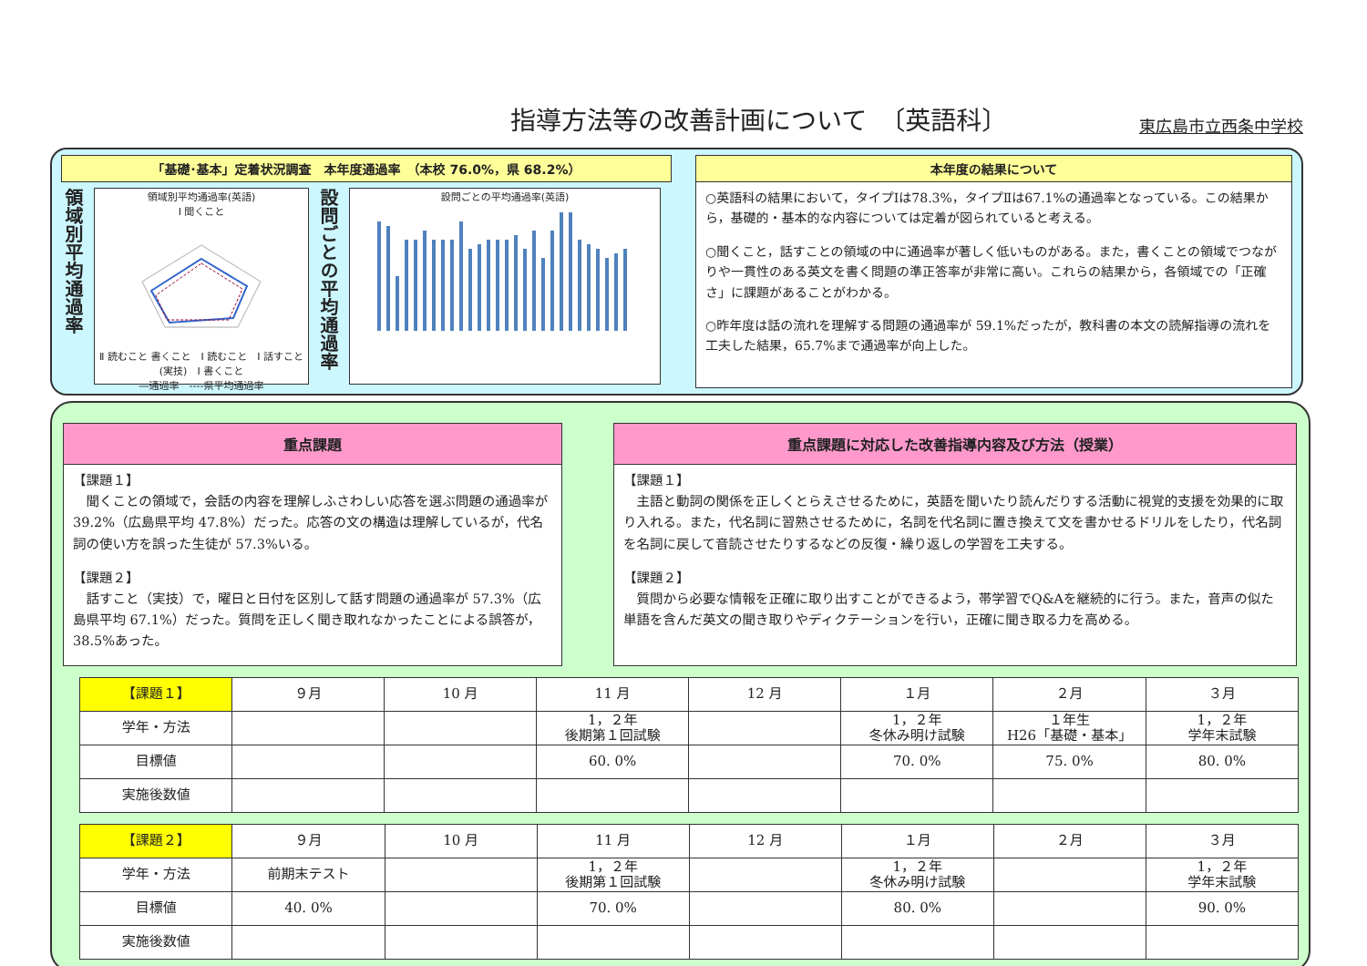指導方法等の改善計画について　〔英語科〕
東広島市立西条中学校
「基礎･基本」定着状況調査　本年度通過率　（本校 76.0%，県 68.2%）
領域別平均通過率
領域別平均通過率(英語)
Ⅰ 聞くこと
Ⅱ 読むこと 書くこと　Ⅰ 読むこと　Ⅰ 話すこと(実技)　Ⅰ 書くこと
―通過率　----県平均通過率
設問ごとの平均通過率
設問ごとの平均通過率(英語)
本年度の結果について
○英語科の結果において，タイプⅠは78.3%，タイプⅡは67.1%の通過率となっている。この結果から，基礎的・基本的な内容については定着が図られていると考える。
○聞くこと，話すことの領域の中に通過率が著しく低いものがある。また，書くことの領域でつながりや一貫性のある英文を書く問題の準正答率が非常に高い。これらの結果から，各領域での「正確さ」に課題があることがわかる。
○昨年度は話の流れを理解する問題の通過率が 59.1%だったが，教科書の本文の読解指導の流れを工夫した結果，65.7%まで通過率が向上した。
重点課題
【課題１】
　聞くことの領域で，会話の内容を理解しふさわしい応答を選ぶ問題の通過率が 39.2%（広島県平均 47.8%）だった。応答の文の構造は理解しているが，代名詞の使い方を誤った生徒が 57.3%いる。
【課題２】
　話すこと（実技）で，曜日と日付を区別して話す問題の通過率が 57.3%（広島県平均 67.1%）だった。質問を正しく聞き取れなかったことによる誤答が，38.5%あった。
重点課題に対応した改善指導内容及び方法（授業）
【課題１】
　主語と動詞の関係を正しくとらえさせるために，英語を聞いたり読んだりする活動に視覚的支援を効果的に取り入れる。また，代名詞に習熟させるために，名詞を代名詞に置き換えて文を書かせるドリルをしたり，代名詞を名詞に戻して音読させたりするなどの反復・繰り返しの学習を工夫する。
【課題２】
　質問から必要な情報を正確に取り出すことができるよう，帯学習でQ&Aを継続的に行う。また，音声の似た単語を含んだ英文の聞き取りやディクテーションを行い，正確に聞き取る力を高める。
| 【課題１】 | ９月 | 10 月 | 11 月 | 12 月 | １月 | ２月 | ３月 |
| --- | --- | --- | --- | --- | --- | --- | --- |
| 学年・方法 | | | 1，２年 後期第１回試験 | | 1，２年 冬休み明け試験 | １年生 H26「基礎・基本」 | 1，２年 学年末試験 |
| 目標値 | | | 60. 0% | | 70. 0% | 75. 0% | 80. 0% |
| 実施後数値 | | | | | | | |
| 【課題２】 | ９月 | 10 月 | 11 月 | 12 月 | １月 | ２月 | ３月 |
| --- | --- | --- | --- | --- | --- | --- | --- |
| 学年・方法 | 前期末テスト | | 1，２年 後期第１回試験 | | 1，２年 冬休み明け試験 | | 1，２年 学年末試験 |
| 目標値 | 40. 0% | | 70. 0% | | 80. 0% | | 90. 0% |
| 実施後数値 | | | | | | | |